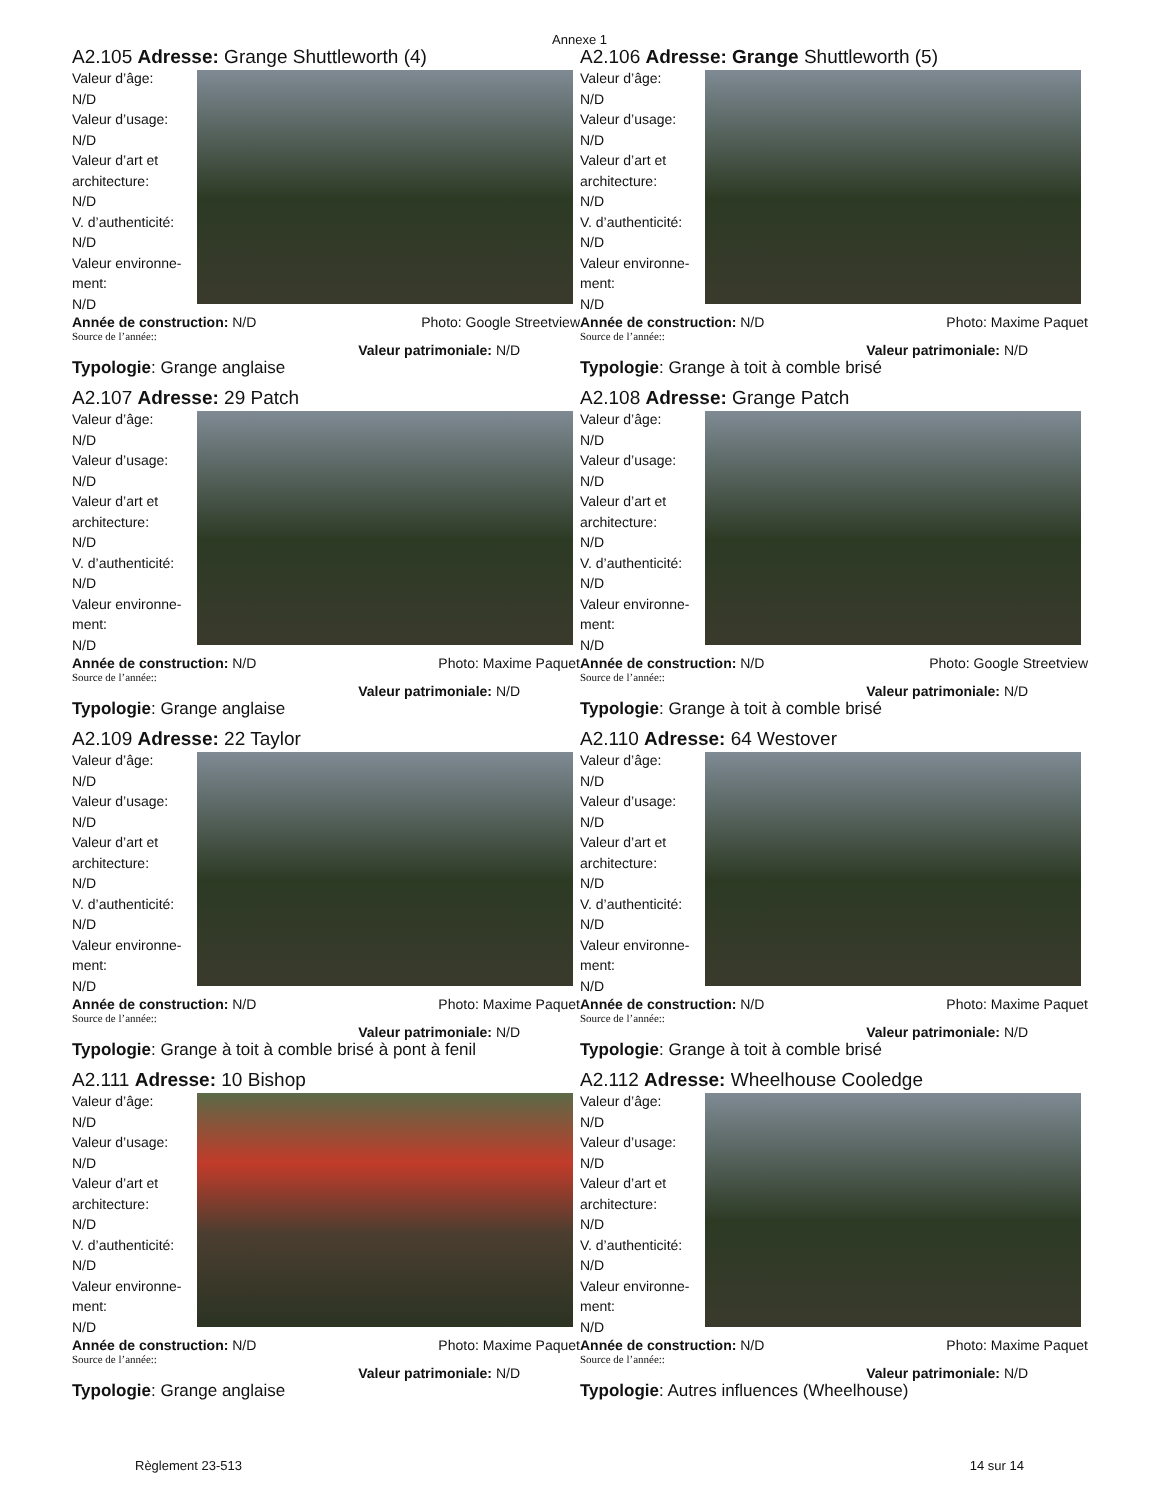Annexe 1
A2.105 Adresse: Grange Shuttleworth (4)
Valeur d’âge:
N/D
Valeur d’usage:
N/D
Valeur d’art et
architecture:
N/D
V. d’authenticité:
N/D
Valeur environne-
ment:
N/D
Année de construction: N/D Photo: Google Streetview
Source de l’année::
Valeur patrimoniale: N/D
Typologie: Grange anglaise
A2.106 Adresse: Grange Shuttleworth (5)
Valeur d’âge:
N/D
Valeur d’usage:
N/D
Valeur d’art et
architecture:
N/D
V. d’authenticité:
N/D
Valeur environne-
ment:
N/D
Année de construction: N/D Photo: Maxime Paquet
Source de l’année::
Valeur patrimoniale: N/D
Typologie: Grange à toit à comble brisé
A2.107 Adresse: 29 Patch
Valeur d’âge:
N/D
Valeur d’usage:
N/D
Valeur d’art et
architecture:
N/D
V. d’authenticité:
N/D
Valeur environne-
ment:
N/D
Année de construction: N/D Photo: Maxime Paquet
Source de l’année::
Valeur patrimoniale: N/D
Typologie: Grange anglaise
A2.108 Adresse: Grange Patch
Valeur d’âge:
N/D
Valeur d’usage:
N/D
Valeur d’art et
architecture:
N/D
V. d’authenticité:
N/D
Valeur environne-
ment:
N/D
Année de construction: N/D Photo: Google Streetview
Source de l’année::
Valeur patrimoniale: N/D
Typologie: Grange à toit à comble brisé
A2.109 Adresse: 22 Taylor
Valeur d’âge:
N/D
Valeur d’usage:
N/D
Valeur d’art et
architecture:
N/D
V. d’authenticité:
N/D
Valeur environne-
ment:
N/D
Année de construction: N/D Photo: Maxime Paquet
Source de l’année::
Valeur patrimoniale: N/D
Typologie: Grange à toit à comble brisé à pont à fenil
A2.110 Adresse: 64 Westover
Valeur d’âge:
N/D
Valeur d’usage:
N/D
Valeur d’art et
architecture:
N/D
V. d’authenticité:
N/D
Valeur environne-
ment:
N/D
Année de construction: N/D Photo: Maxime Paquet
Source de l’année::
Valeur patrimoniale: N/D
Typologie: Grange à toit à comble brisé
A2.111 Adresse: 10 Bishop
Valeur d’âge:
N/D
Valeur d’usage:
N/D
Valeur d’art et
architecture:
N/D
V. d’authenticité:
N/D
Valeur environne-
ment:
N/D
Année de construction: N/D Photo: Maxime Paquet
Source de l’année::
Valeur patrimoniale: N/D
Typologie: Grange anglaise
A2.112 Adresse: Wheelhouse Cooledge
Valeur d’âge:
N/D
Valeur d’usage:
N/D
Valeur d’art et
architecture:
N/D
V. d’authenticité:
N/D
Valeur environne-
ment:
N/D
Année de construction: N/D Photo: Maxime Paquet
Source de l’année::
Valeur patrimoniale: N/D
Typologie: Autres influences (Wheelhouse)
Règlement 23-513 14 sur 14